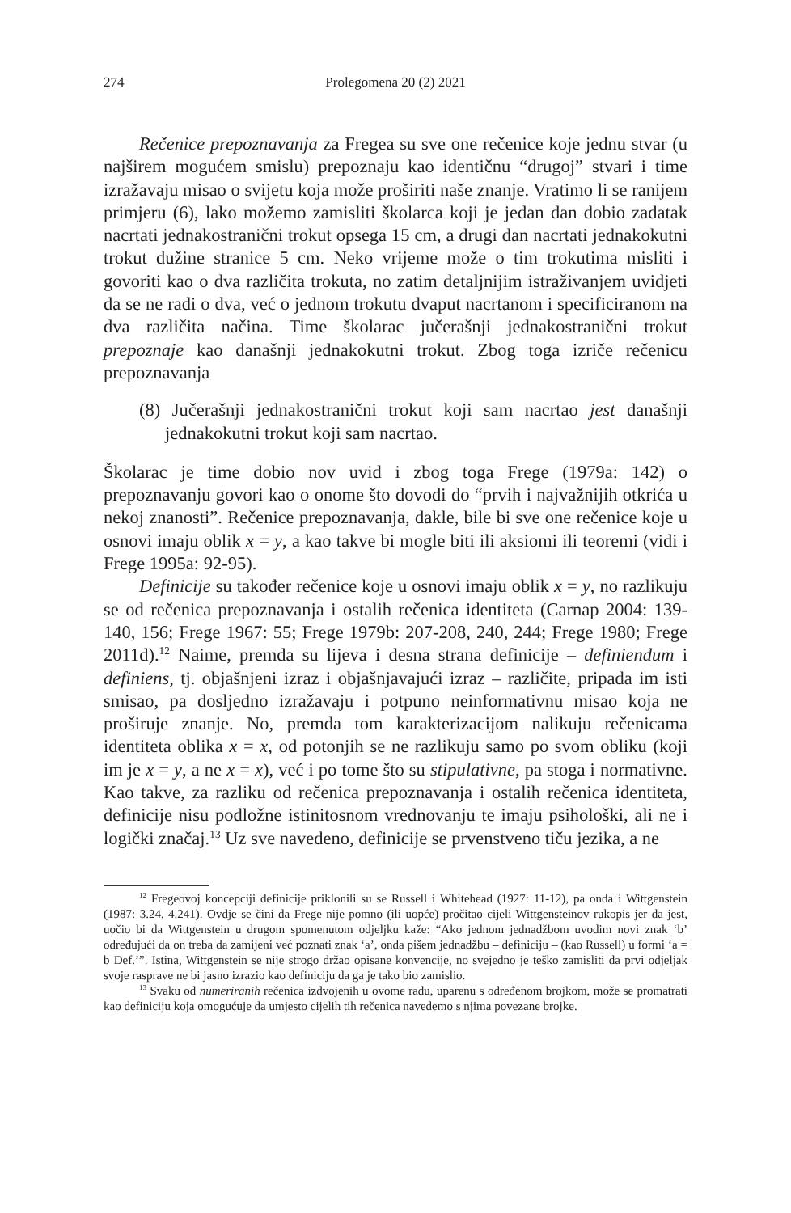274 Prolegomena 20 (2) 2021
Rečenice prepoznavanja za Fregea su sve one rečenice koje jednu stvar (u najširem mogućem smislu) prepoznaju kao identičnu “drugoj” stvari i time izražavaju misao o svijetu koja može proširiti naše znanje. Vratimo li se ranijem primjeru (6), lako možemo zamisliti školarca koji je jedan dan dobio zadatak nacrtati jednakostranični trokut opsega 15 cm, a drugi dan nacrtati jednakokutni trokut dužine stranice 5 cm. Neko vrijeme može o tim trokutima misliti i govoriti kao o dva različita trokuta, no zatim detaljnijim istraživanjem uvidjeti da se ne radi o dva, već o jednom trokutu dvaput nacrtanom i specificiranom na dva različita načina. Time školarac jučerašnji jednakostranični trokut prepoznaje kao današnji jednakokutni trokut. Zbog toga izriče rečenicu prepoznavanja
(8) Jučerašnji jednakostranični trokut koji sam nacrtao jest današnji jednakokutni trokut koji sam nacrtao.
Školarac je time dobio nov uvid i zbog toga Frege (1979a: 142) o prepoznavanju govori kao o onome što dovodi do “prvih i najvažnijih otkrića u nekoj znanosti”. Rečenice prepoznavanja, dakle, bile bi sve one rečenice koje u osnovi imaju oblik x = y, a kao takve bi mogle biti ili aksiomi ili teoremi (vidi i Frege 1995a: 92-95).
Definicije su također rečenice koje u osnovi imaju oblik x = y, no razlikuju se od rečenica prepoznavanja i ostalih rečenica identiteta (Carnap 2004: 139-140, 156; Frege 1967: 55; Frege 1979b: 207-208, 240, 244; Frege 1980; Frege 2011d).<sup>12</sup> Naime, premda su lijeva i desna strana definicije – definiendum i definiens, tj. objašnjeni izraz i objašnjavajući izraz – različite, pripada im isti smisao, pa dosljedno izražavaju i potpuno neinformativnu misao koja ne proširuje znanje. No, premda tom karakterizacijom nalikuju rečenicama identiteta oblika x = x, od potonjih se ne razlikuju samo po svom obliku (koji im je x = y, a ne x = x), već i po tome što su stipulativne, pa stoga i normativne. Kao takve, za razliku od rečenica prepoznavanja i ostalih rečenica identiteta, definicije nisu podložne istinitosnom vrednovanju te imaju psihološki, ali ne i logički značaj.<sup>13</sup> Uz sve navedeno, definicije se prvenstveno tiču jezika, a ne
<sup>12</sup> Fregeovoj koncepciji definicije priklonili su se Russell i Whitehead (1927: 11-12), pa onda i Wittgenstein (1987: 3.24, 4.241). Ovdje se čini da Frege nije pomno (ili uopće) pročitao cijeli Wittgensteinov rukopis jer da jest, uočio bi da Wittgenstein u drugom spomenutom odjeljku kaže: “Ako jednom jednadžbom uvodim novi znak ‘b’ određujući da on treba da zamijeni već poznati znak ‘a’, onda pišem jednadžbu – definiciju – (kao Russell) u formi ‘a = b Def.’”. Istina, Wittgenstein se nije strogo držao opisane konvencije, no svejedno je teško zamisliti da prvi odjeljak svoje rasprave ne bi jasno izrazio kao definiciju da ga je tako bio zamislio.
<sup>13</sup> Svaku od numeriranih rečenica izdvojenih u ovome radu, uparenu s određenom brojkom, može se promatrati kao definiciju koja omogućuje da umjesto cijelih tih rečenica navedemo s njima povezane brojke.